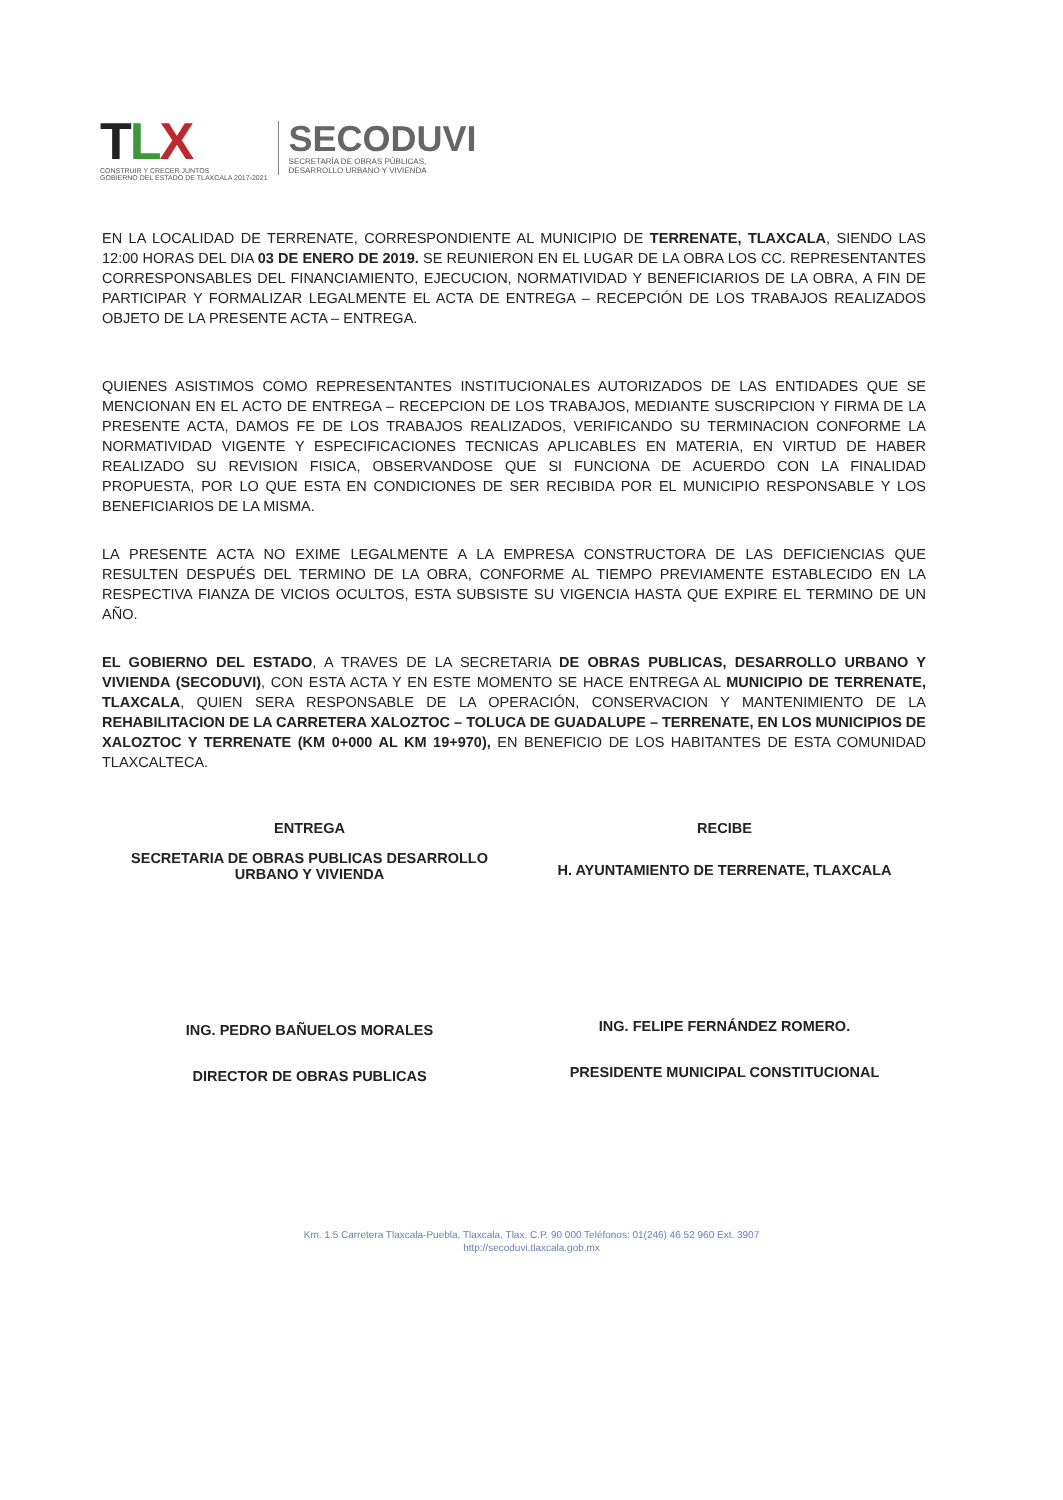TLX
CONSTRUIR Y CRECER JUNTOS
GOBIERNO DEL ESTADO DE TLAXCALA 2017-2021
SECODUVI
SECRETARÍA DE OBRAS PÚBLICAS,
DESARROLLO URBANO Y VIVIENDA
EN LA LOCALIDAD DE TERRENATE, CORRESPONDIENTE AL MUNICIPIO DE TERRENATE, TLAXCALA, SIENDO LAS 12:00 HORAS DEL DIA 03 DE ENERO DE 2019. SE REUNIERON EN EL LUGAR DE LA OBRA LOS CC. REPRESENTANTES CORRESPONSABLES DEL FINANCIAMIENTO, EJECUCION, NORMATIVIDAD Y BENEFICIARIOS DE LA OBRA, A FIN DE PARTICIPAR Y FORMALIZAR LEGALMENTE EL ACTA DE ENTREGA – RECEPCIÓN DE LOS TRABAJOS REALIZADOS OBJETO DE LA PRESENTE ACTA – ENTREGA.
QUIENES ASISTIMOS COMO REPRESENTANTES INSTITUCIONALES AUTORIZADOS DE LAS ENTIDADES QUE SE MENCIONAN EN EL ACTO DE ENTREGA – RECEPCION DE LOS TRABAJOS, MEDIANTE SUSCRIPCION Y FIRMA DE LA PRESENTE ACTA, DAMOS FE DE LOS TRABAJOS REALIZADOS, VERIFICANDO SU TERMINACION CONFORME LA NORMATIVIDAD VIGENTE Y ESPECIFICACIONES TECNICAS APLICABLES EN MATERIA, EN VIRTUD DE HABER REALIZADO SU REVISION FISICA, OBSERVANDOSE QUE SI FUNCIONA DE ACUERDO CON LA FINALIDAD PROPUESTA, POR LO QUE ESTA EN CONDICIONES DE SER RECIBIDA POR EL MUNICIPIO RESPONSABLE Y LOS BENEFICIARIOS DE LA MISMA.
LA PRESENTE ACTA NO EXIME LEGALMENTE A LA EMPRESA CONSTRUCTORA DE LAS DEFICIENCIAS QUE RESULTEN DESPUÉS DEL TERMINO DE LA OBRA, CONFORME AL TIEMPO PREVIAMENTE ESTABLECIDO EN LA RESPECTIVA FIANZA DE VICIOS OCULTOS, ESTA SUBSISTE SU VIGENCIA HASTA QUE EXPIRE EL TERMINO DE UN AÑO.
EL GOBIERNO DEL ESTADO, A TRAVES DE LA SECRETARIA DE OBRAS PUBLICAS, DESARROLLO URBANO Y VIVIENDA (SECODUVI), CON ESTA ACTA Y EN ESTE MOMENTO SE HACE ENTREGA AL MUNICIPIO DE TERRENATE, TLAXCALA, QUIEN SERA RESPONSABLE DE LA OPERACIÓN, CONSERVACION Y MANTENIMIENTO DE LA REHABILITACION DE LA CARRETERA XALOZTOC – TOLUCA DE GUADALUPE – TERRENATE, EN LOS MUNICIPIOS DE XALOZTOC Y TERRENATE (KM 0+000 AL KM 19+970), EN BENEFICIO DE LOS HABITANTES DE ESTA COMUNIDAD TLAXCALTECA.
ENTREGA
SECRETARIA DE OBRAS PUBLICAS DESARROLLO URBANO Y VIVIENDA
ING. PEDRO BAÑUELOS MORALES
DIRECTOR DE OBRAS PUBLICAS
RECIBE
H. AYUNTAMIENTO DE TERRENATE, TLAXCALA
ING. FELIPE FERNÁNDEZ ROMERO.
PRESIDENTE MUNICIPAL CONSTITUCIONAL
Km. 1.5 Carretera Tlaxcala-Puebla, Tlaxcala, Tlax. C.P. 90 000 Teléfonos: 01(246) 46 52 960 Ext. 3907
http://secoduvi.tlaxcala.gob.mx